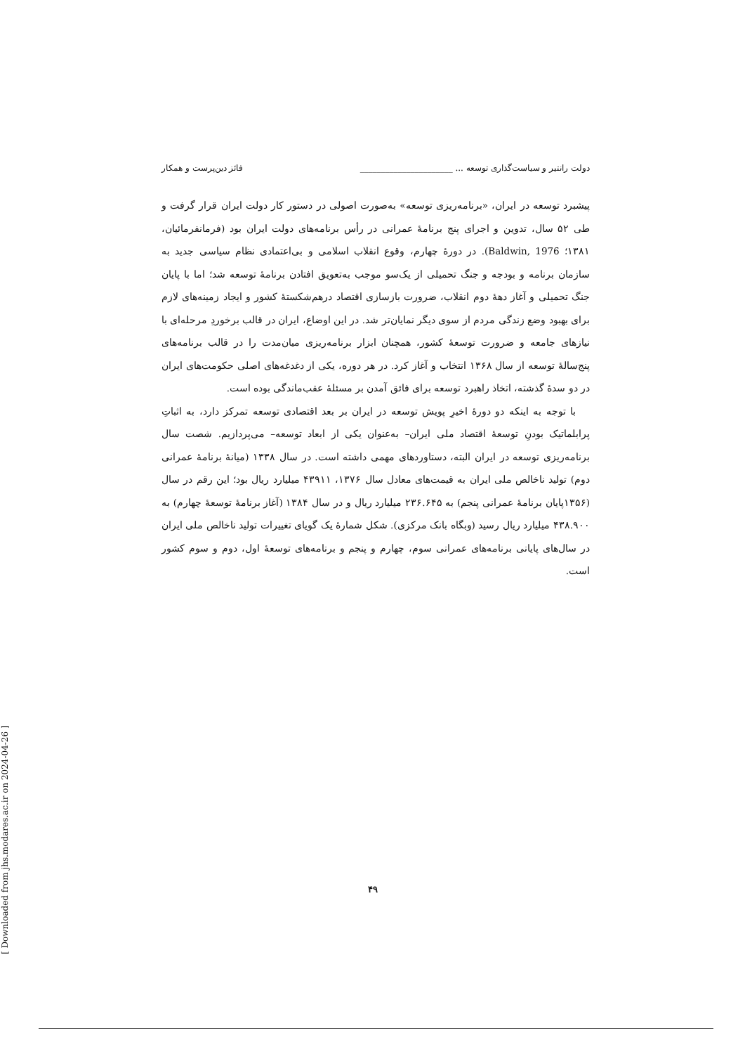دولت رانتیر و سیاست‌گذاری توسعه ... ______________________ فائز دین‌پرست و همکار
پیشبرد توسعه در ایران، «برنامه‌ریزی توسعه» به‌صورت اصولی در دستور کار دولت ایران قرار گرفت و طی ۵۲ سال، تدوین و اجرای پنج برنامهٔ عمرانی در رأس برنامه‌های دولت ایران بود (فرمانفرمائیان، ۱۳۸۱؛ Baldwin, 1976). در دورهٔ چهارم، وقوع انقلاب اسلامی و بی‌اعتمادی نظام سیاسی جدید به سازمان برنامه و بودجه و جنگ تحمیلی از یک‌سو موجب به‌تعویق افتادن برنامهٔ توسعه شد؛ اما با پایان جنگ تحمیلی و آغاز دههٔ دوم انقلاب، ضرورت بازسازی اقتصاد درهم‌شکستهٔ کشور و ایجاد زمینه‌های لازم برای بهبود وضع زندگی مردم از سوی دیگر نمایان‌تر شد. در این اوضاع، ایران در قالب برخوردِ مرحله‌ای با نیازهای جامعه و ضرورت توسعهٔ کشور، همچنان ابزار برنامه‌ریزی میان‌مدت را در قالب برنامه‌های پنج‌سالهٔ توسعه از سال ۱۳۶۸ انتخاب و آغاز کرد. در هر دوره، یکی از دغدغه‌های اصلی حکومت‌های ایران در دو سدهٔ گذشته، اتخاذ راهبرد توسعه برای فائق آمدن بر مسئلهٔ عقب‌ماندگی بوده است.
با توجه به اینکه دو دورهٔ اخیرِ پویش توسعه در ایران بر بعد اقتصادی توسعه تمرکز دارد، به اثباتِ پرابلماتیک بودنِ توسعهٔ اقتصاد ملی ایران– به‌عنوان یکی از ابعاد توسعه– می‌پردازیم. شصت سال برنامه‌ریزی توسعه در ایران البته، دستاوردهای مهمی داشته است. در سال ۱۳۳۸ (میانهٔ برنامهٔ عمرانی دوم) تولید ناخالص ملی ایران به قیمت‌های معادل سال ۱۳۷۶، ۴۳۹۱۱ میلیارد ریال بود؛ این رقم در سال (۱۳۵۶پایان برنامهٔ عمرانی پنجم) به ۲۳۶.۶۴۵ میلیارد ریال و در سال ۱۳۸۴ (آغاز برنامهٔ توسعهٔ چهارم) به ۴۳۸.۹۰۰ میلیارد ریال رسید (وبگاه بانک مرکزی). شکل شمارهٔ یک گویای تغییرات تولید ناخالص ملی ایران در سال‌های پایانی برنامه‌های عمرانی سوم، چهارم و پنجم و برنامه‌های توسعهٔ اول، دوم و سوم کشور است.
۴۹
[ Downloaded from jhs.modares.ac.ir on 2024-04-26 ]